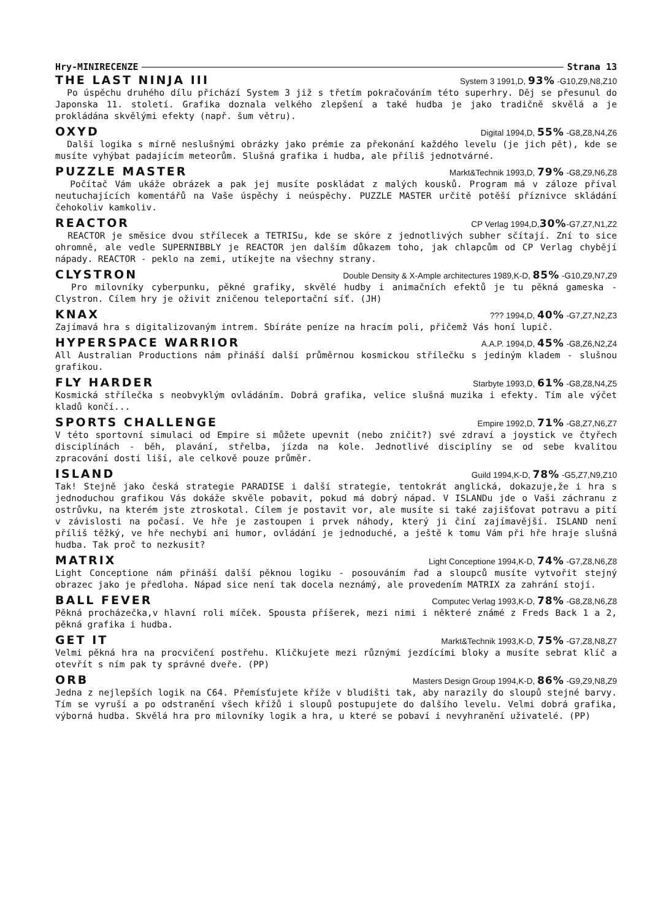Hry-MINIRECENZE Strana 13
THE LAST NINJA III System 3 1991,D, 93% -G10,Z9,N8,Z10
Po úspěchu druhého dílu přichází System 3 již s třetím pokračováním této superhry. Děj se přesunul do Japonska 11. století. Grafika doznala velkého zlepšení a také hudba je jako tradičně skvělá a je prokládána skvělými efekty (např. šum větru).
OXYD Digital 1994,D, 55% -G8,Z8,N4,Z6
Další logika s mírně neslušnými obrázky jako prémie za překonání každého levelu (je jich pět), kde se musíte vyhýbat padajícím meteorům. Slušná grafika i hudba, ale příliš jednotvárné.
PUZZLE MASTER Markt&Technik 1993,D, 79% -G8,Z9,N6,Z8
Počítač Vám ukáže obrázek a pak jej musíte poskládat z malých kousků. Program má v záloze příval neutuchajících komentářů na Vaše úspěchy i neúspěchy. PUZZLE MASTER určitě potěší příznivce skládání čehokoliv kamkoliv.
REACTOR CP Verlag 1994,D,30%-G7,Z7,N1,Z2
REACTOR je směsice dvou střílecek a TETRISu, kde se skóre z jednotlivých subher sčítají. Zní to sice ohromně, ale vedle SUPERNIBBLY je REACTOR jen dalším důkazem toho, jak chlapcům od CP Verlag chybějí nápady. REACTOR - peklo na zemi, utíkejte na všechny strany.
CLYSTRON Double Density & X-Ample architectures 1989,K-D, 85% -G10,Z9,N7,Z9
Pro milovníky cyberpunku, pěkné grafiky, skvělé hudby i animačních efektů je tu pěkná gameska - Clystron. Cílem hry je oživit zničenou teleportační síť. (JH)
KNAX??? 1994,D, 40% -G7,Z7,N2,Z3
Zajímavá hra s digitalizovaným intrem. Sbíráte peníze na hracím poli, přičemž Vás honí lupič.
HYPERSPACE WARRIOR A.A.P. 1994,D, 45% -G8,Z6,N2,Z4
All Australian Productions nám přináší další průměrnou kosmickou střílečku s jediným kladem - slušnou grafikou.
FLY HARDER Starbyte 1993,D, 61% -G8,Z8,N4,Z5
Kosmická střílečka s neobvyklým ovládáním. Dobrá grafika, velice slušná muzika i efekty. Tím ale výčet kladů končí...
SPORTS CHALLENGE Empire 1992,D, 71% -G8,Z7,N6,Z7
V této sportovní simulaci od Empire si můžete upevnit (nebo zničit?) své zdraví a joystick ve čtyřech disciplínách - běh, plavání, střelba, jízda na kole. Jednotlivé disciplíny se od sebe kvalitou zpracování dosti liší, ale celkově pouze průměr.
ISLAND Guild 1994,K-D, 78% -G5,Z7,N9,Z10
Tak! Stejně jako česká strategie PARADISE i další strategie, tentokrát anglická, dokazuje,že i hra s jednoduchou grafikou Vás dokáže skvěle pobavit, pokud má dobrý nápad. V ISLANDu jde o Vaši záchranu z ostrůvku, na kterém jste ztroskotal. Cílem je postavit vor, ale musíte si také zajišťovat potravu a pití v závislosti na počasí. Ve hře je zastoupen i prvek náhody, který ji činí zajímavější. ISLAND není příliš těžký, ve hře nechybí ani humor, ovládání je jednoduché, a ještě k tomu Vám při hře hraje slušná hudba. Tak proč to nezkusit?
MATRIX Light Conceptione 1994,K-D, 74% -G7,Z8,N6,Z8
Light Conceptione nám přináší další pěknou logiku - posouváním řad a sloupců musíte vytvořit stejný obrazec jako je předloha. Nápad sice není tak docela neznámý, ale provedením MATRIX za zahrání stojí.
BALL FEVER Computec Verlag 1993,K-D, 78% -G8,Z8,N6,Z8
Pěkná procházečka,v hlavní roli míček. Spousta příšerek, mezi nimi i některé známé z Freds Back 1 a 2, pěkná grafika i hudba.
GET IT Markt&Technik 1993,K-D, 75% -G7,Z8,N8,Z7
Velmi pěkná hra na procvičení postřehu. Kličkujete mezi různými jezdícími bloky a musíte sebrat klíč a otevřít s ním pak ty správné dveře. (PP)
ORB Masters Design Group 1994,K-D, 86% -G9,Z9,N8,Z9
Jedna z nejlepších logik na C64. Přemísťujete kříže v bludišti tak, aby narazily do sloupů stejné barvy. Tím se vyruší a po odstranění všech křížů i sloupů postupujete do dalšího levelu. Velmi dobrá grafika, výborná hudba. Skvělá hra pro milovníky logik a hra, u které se pobaví i nevyhranění uživatelé. (PP)